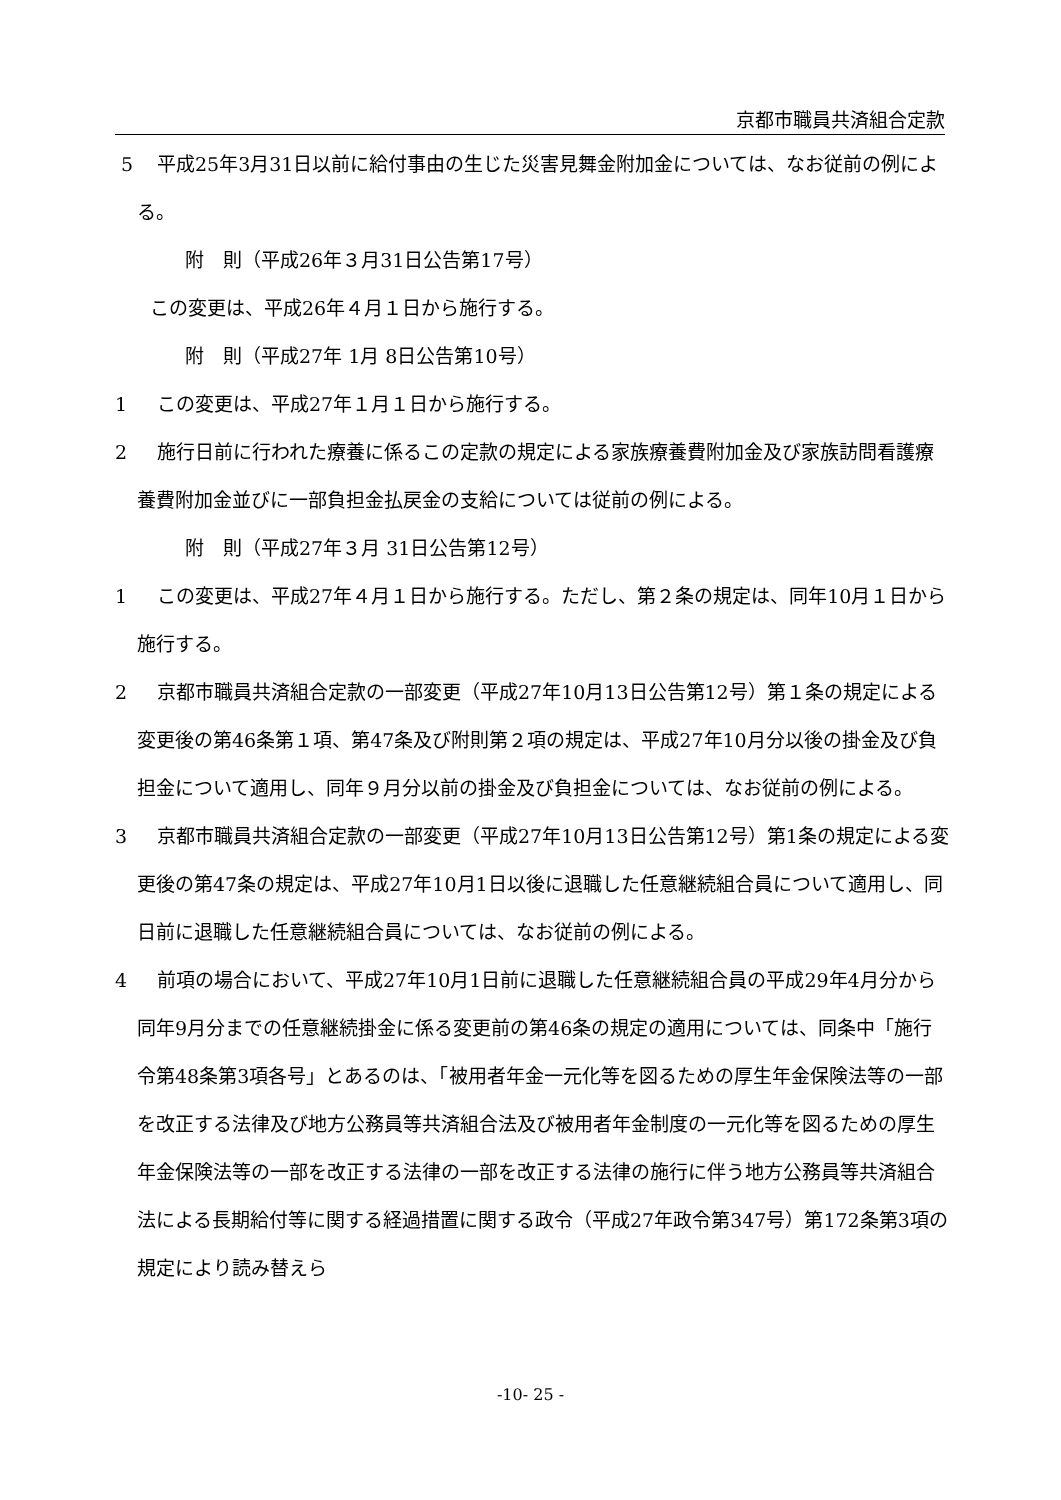京都市職員共済組合定款
5 平成25年3月31日以前に給付事由の生じた災害見舞金附加金については、なお従前の例による。
附　則（平成26年３月31日公告第17号）
この変更は、平成26年４月１日から施行する。
附　則（平成27年 1月 8日公告第10号）
1 この変更は、平成27年１月１日から施行する。
2 施行日前に行われた療養に係るこの定款の規定による家族療養費附加金及び家族訪問看護療養費附加金並びに一部負担金払戻金の支給については従前の例による。
附　則（平成27年３月 31日公告第12号）
1 この変更は、平成27年４月１日から施行する。ただし、第２条の規定は、同年10月１日から施行する。
2 京都市職員共済組合定款の一部変更（平成27年10月13日公告第12号）第１条の規定による変更後の第46条第１項、第47条及び附則第２項の規定は、平成27年10月分以後の掛金及び負担金について適用し、同年９月分以前の掛金及び負担金については、なお従前の例による。
3 京都市職員共済組合定款の一部変更（平成27年10月13日公告第12号）第1条の規定による変更後の第47条の規定は、平成27年10月1日以後に退職した任意継続組合員について適用し、同日前に退職した任意継続組合員については、なお従前の例による。
4 前項の場合において、平成27年10月1日前に退職した任意継続組合員の平成29年4月分から同年9月分までの任意継続掛金に係る変更前の第46条の規定の適用については、同条中「施行令第48条第3項各号」とあるのは、「被用者年金一元化等を図るための厚生年金保険法等の一部を改正する法律及び地方公務員等共済組合法及び被用者年金制度の一元化等を図るための厚生年金保険法等の一部を改正する法律の一部を改正する法律の施行に伴う地方公務員等共済組合法による長期給付等に関する経過措置に関する政令（平成27年政令第347号）第172条第3項の規定により読み替えら
-10- 25 -